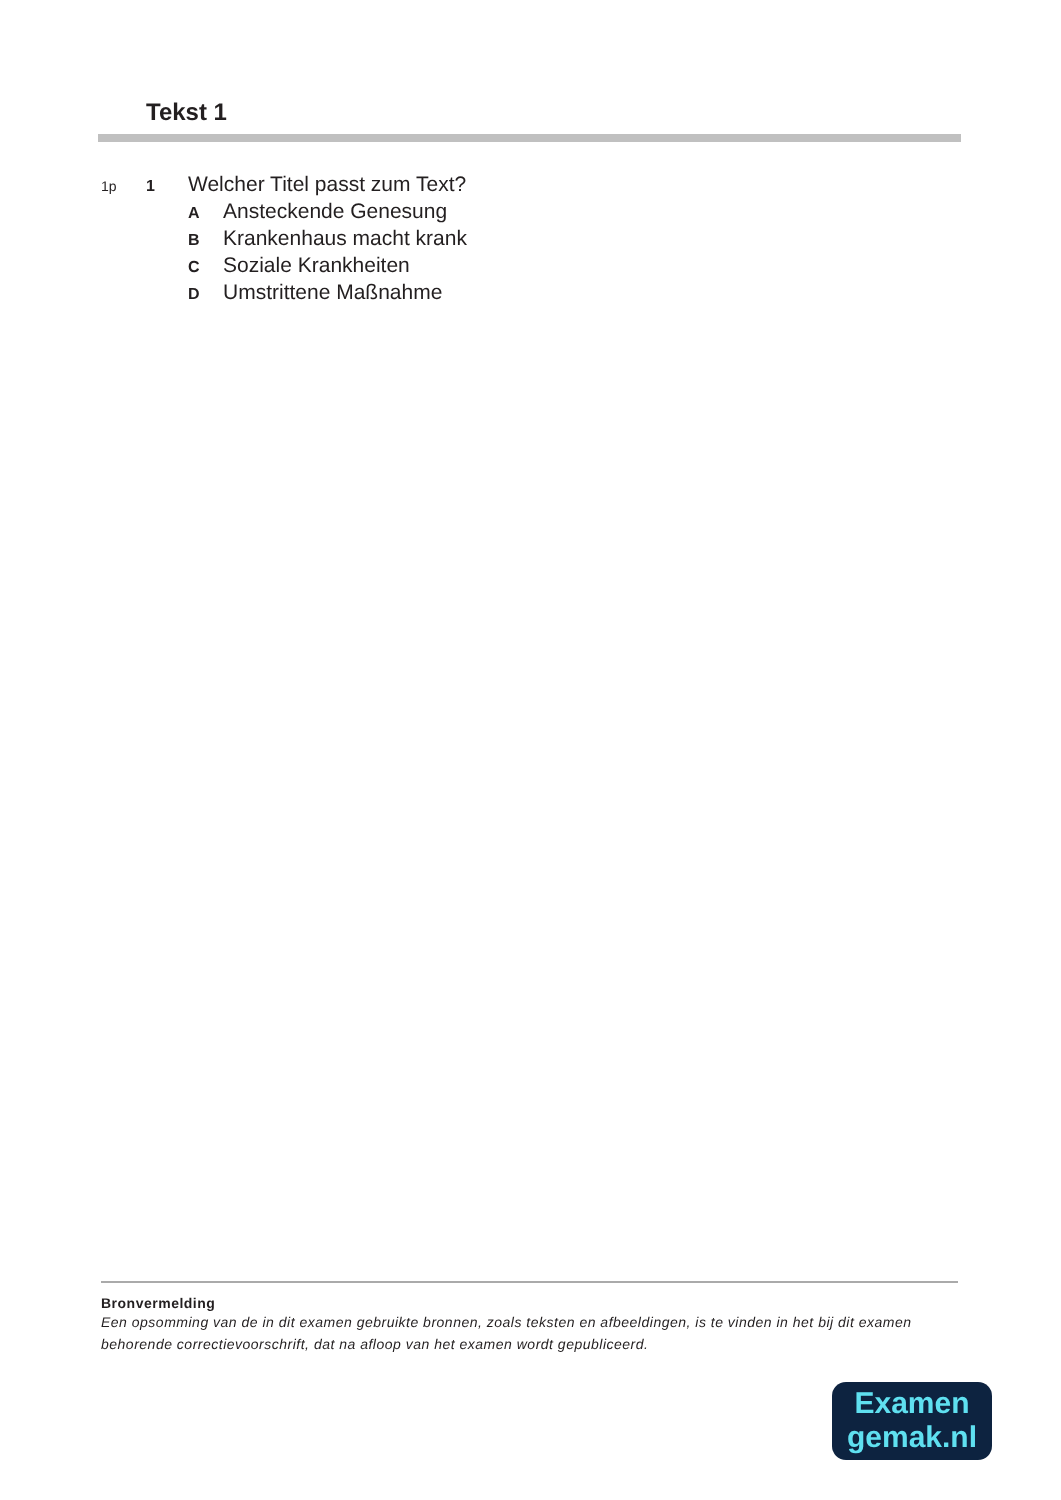Tekst 1
1p 1 Welcher Titel passt zum Text?
A Ansteckende Genesung
B Krankenhaus macht krank
C Soziale Krankheiten
D Umstrittene Maßnahme
Bronvermelding
Een opsomming van de in dit examen gebruikte bronnen, zoals teksten en afbeeldingen, is te vinden in het bij dit examen behorende correctievoorschrift, dat na afloop van het examen wordt gepubliceerd.
Examen
gemak.nl